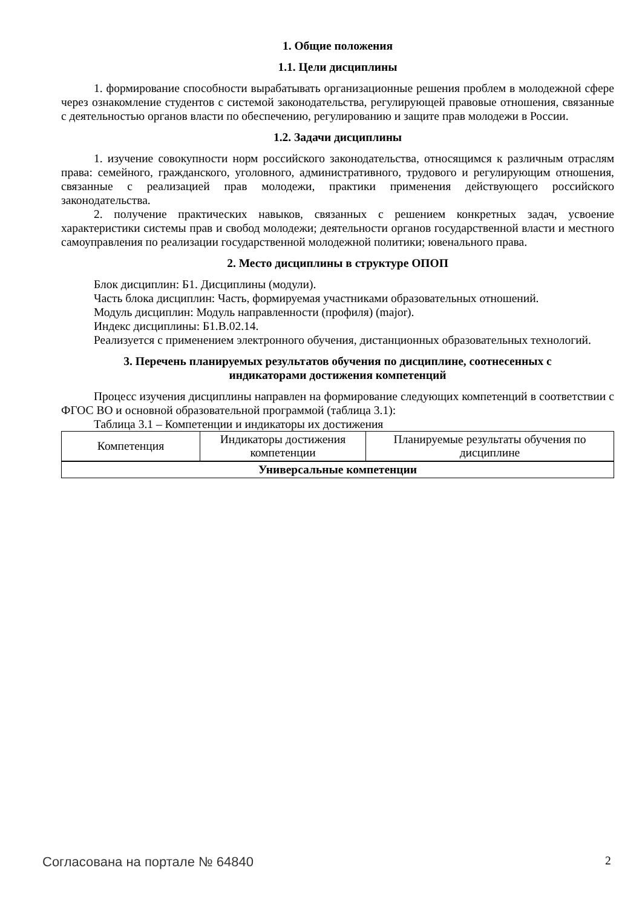1. Общие положения
1.1. Цели дисциплины
1. формирование способности вырабатывать организационные решения проблем в молодежной сфере через ознакомление студентов с системой законодательства, регулирующей правовые отношения, связанные с деятельностью органов власти по обеспечению, регулированию и защите прав молодежи в России.
1.2. Задачи дисциплины
1. изучение совокупности норм российского законодательства, относящимся к различным отраслям права: семейного, гражданского, уголовного, административного, трудового и регулирующим отношения, связанные с реализацией прав молодежи, практики применения действующего российского законодательства.
2. получение практических навыков, связанных с решением конкретных задач, усвоение характеристики системы прав и свобод молодежи; деятельности органов государственной власти и местного самоуправления по реализации государственной молодежной политики; ювенального права.
2. Место дисциплины в структуре ОПОП
Блок дисциплин: Б1. Дисциплины (модули).
Часть блока дисциплин: Часть, формируемая участниками образовательных отношений.
Модуль дисциплин: Модуль направленности (профиля) (major).
Индекс дисциплины: Б1.В.02.14.
Реализуется с применением электронного обучения, дистанционных образовательных технологий.
3. Перечень планируемых результатов обучения по дисциплине, соотнесенных с
индикаторами достижения компетенций
Процесс изучения дисциплины направлен на формирование следующих компетенций в соответствии с ФГОС ВО и основной образовательной программой (таблица 3.1):
Таблица 3.1 – Компетенции и индикаторы их достижения
| Компетенция | Индикаторы достижения компетенции | Планируемые результаты обучения по дисциплине |
| --- | --- | --- |
| Универсальные компетенции | | |
Согласована на портале № 64840 2